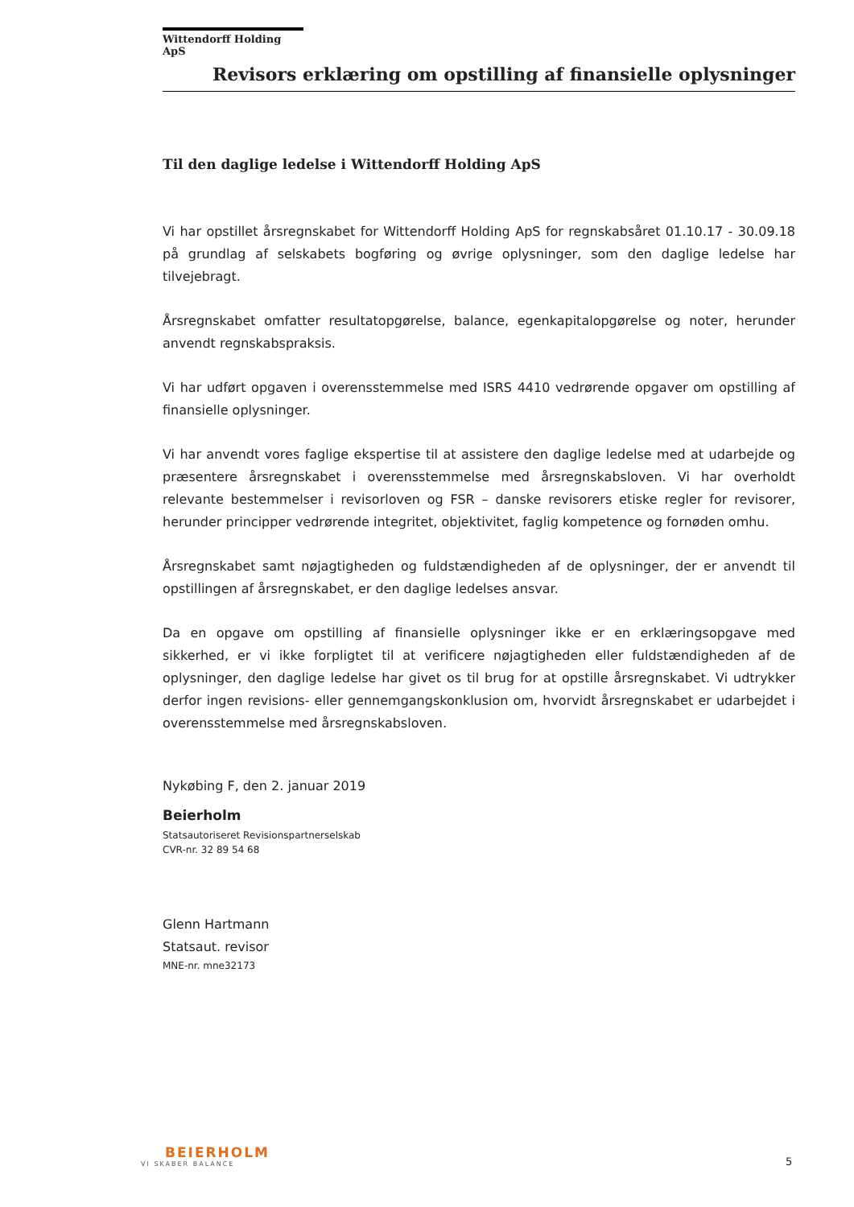Wittendorff Holding ApS
Revisors erklæring om opstilling af finansielle oplysninger
Til den daglige ledelse i Wittendorff Holding ApS
Vi har opstillet årsregnskabet for Wittendorff Holding ApS for regnskabsåret 01.10.17 - 30.09.18 på grundlag af selskabets bogføring og øvrige oplysninger, som den daglige ledelse har tilvejebragt.
Årsregnskabet omfatter resultatopgørelse, balance, egenkapitalopgørelse og noter, herunder anvendt regnskabspraksis.
Vi har udført opgaven i overensstemmelse med ISRS 4410 vedrørende opgaver om opstilling af finansielle oplysninger.
Vi har anvendt vores faglige ekspertise til at assistere den daglige ledelse med at udarbejde og præsentere årsregnskabet i overensstemmelse med årsregnskabsloven. Vi har overholdt relevante bestemmelser i revisorloven og FSR – danske revisorers etiske regler for revisorer, herunder principper vedrørende integritet, objektivitet, faglig kompetence og fornøden omhu.
Årsregnskabet samt nøjagtigheden og fuldstændigheden af de oplysninger, der er anvendt til opstillingen af årsregnskabet, er den daglige ledelses ansvar.
Da en opgave om opstilling af finansielle oplysninger ikke er en erklæringsopgave med sikkerhed, er vi ikke forpligtet til at verificere nøjagtigheden eller fuldstændigheden af de oplysninger, den daglige ledelse har givet os til brug for at opstille årsregnskabet. Vi udtrykker derfor ingen revisions- eller gennemgangskonklusion om, hvorvidt årsregnskabet er udarbejdet i overensstemmelse med årsregnskabsloven.
Nykøbing F, den 2. januar 2019
Beierholm
Statsautoriseret Revisionspartnerselskab
CVR-nr. 32 89 54 68
Glenn Hartmann
Statsaut. revisor
MNE-nr. mne32173
BEIERHOLM
VI SKABER BALANCE
5